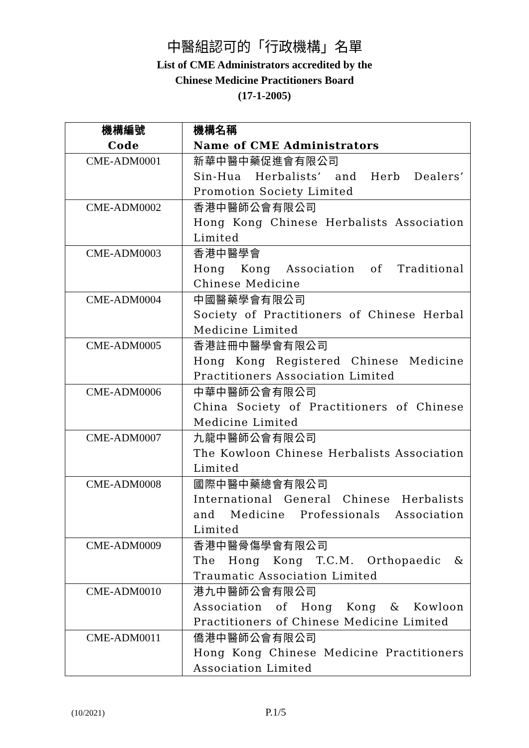中醫組認可的「行政機構」名單
List of CME Administrators accredited by the
Chinese Medicine Practitioners Board
(17-1-2005)
| 機構編號 Code | 機構名稱 Name of CME Administrators |
| --- | --- |
| CME-ADM0001 | 新華中醫中藥促進會有限公司 Sin-Hua Herbalists’ and Herb Dealers’ Promotion Society Limited |
| CME-ADM0002 | 香港中醫師公會有限公司 Hong Kong Chinese Herbalists Association Limited |
| CME-ADM0003 | 香港中醫學會 Hong Kong Association of Traditional Chinese Medicine |
| CME-ADM0004 | 中國醫藥學會有限公司 Society of Practitioners of Chinese Herbal Medicine Limited |
| CME-ADM0005 | 香港註冊中醫學會有限公司 Hong Kong Registered Chinese Medicine Practitioners Association Limited |
| CME-ADM0006 | 中華中醫師公會有限公司 China Society of Practitioners of Chinese Medicine Limited |
| CME-ADM0007 | 九龍中醫師公會有限公司 The Kowloon Chinese Herbalists Association Limited |
| CME-ADM0008 | 國際中醫中藥總會有限公司 International General Chinese Herbalists and Medicine Professionals Association Limited |
| CME-ADM0009 | 香港中醫骨傷學會有限公司 The Hong Kong T.C.M. Orthopaedic & Traumatic Association Limited |
| CME-ADM0010 | 港九中醫師公會有限公司 Association of Hong Kong & Kowloon Practitioners of Chinese Medicine Limited |
| CME-ADM0011 | 僑港中醫師公會有限公司 Hong Kong Chinese Medicine Practitioners Association Limited |
(10/2021) P.1/5